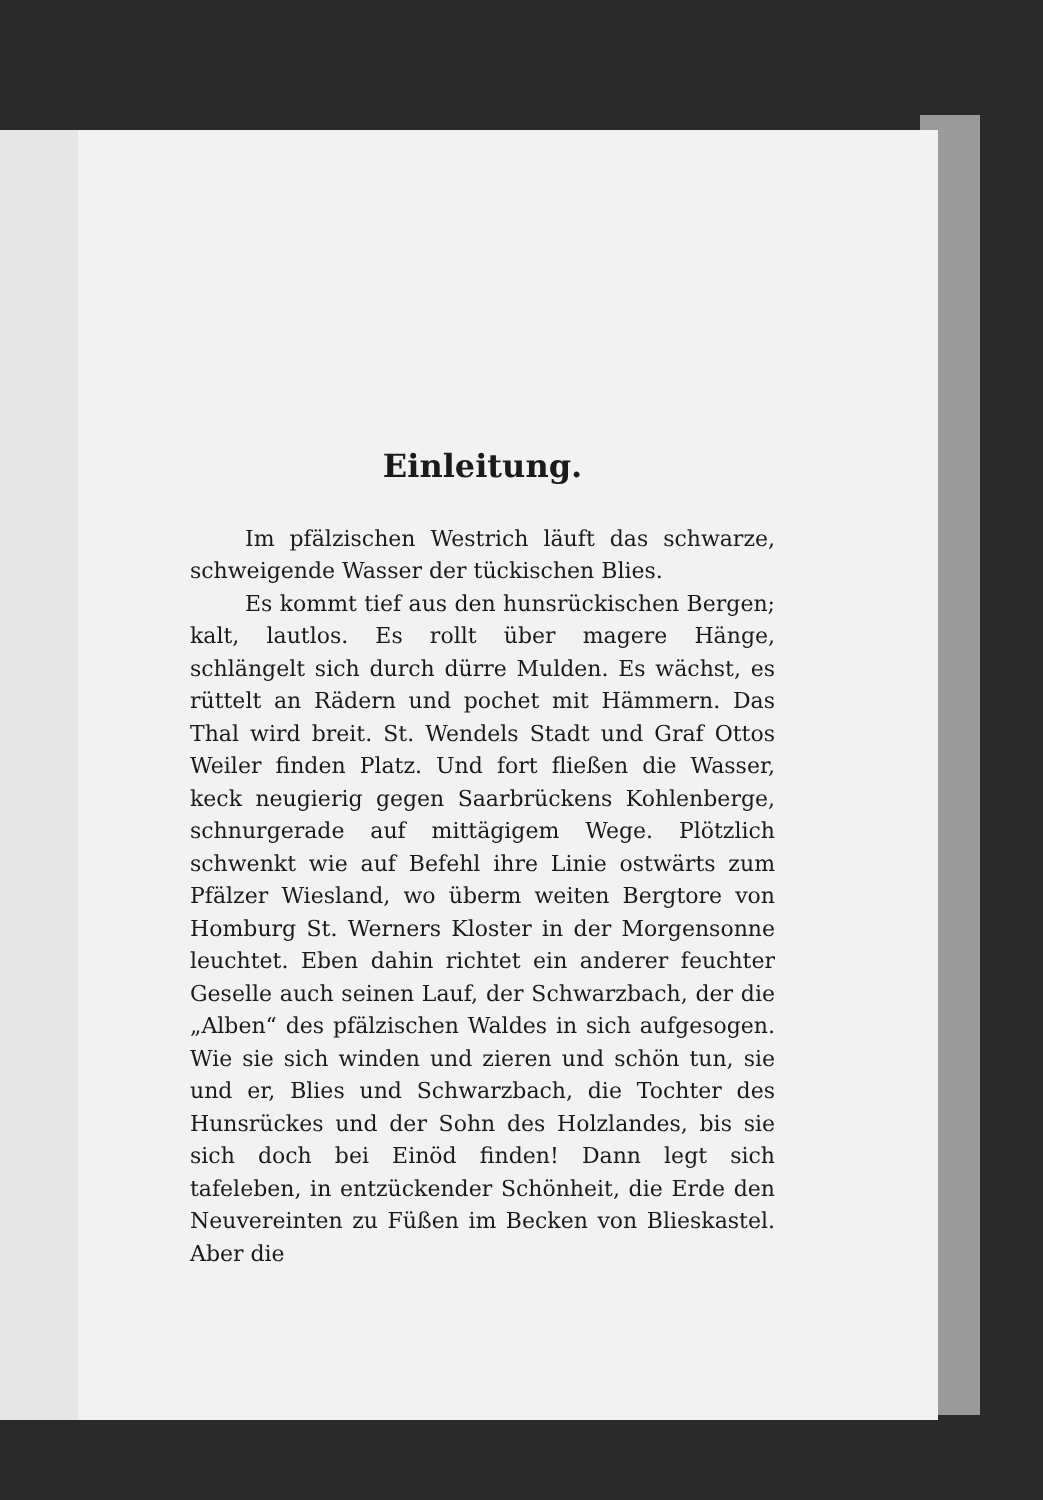Einleitung.
Im pfälzischen Westrich läuft das schwarze, schweigende Wasser der tückischen Blies.
Es kommt tief aus den hunsrückischen Bergen; kalt, lautlos. Es rollt über magere Hänge, schlängelt sich durch dürre Mulden. Es wächst, es rüttelt an Rädern und pochet mit Hämmern. Das Thal wird breit. St. Wendels Stadt und Graf Ottos Weiler finden Platz. Und fort fließen die Wasser, keck neugierig gegen Saarbrückens Kohlenberge, schnurgerade auf mittägigem Wege. Plötzlich schwenkt wie auf Befehl ihre Linie ost­wärts zum Pfälzer Wiesland, wo überm weiten Bergtore von Homburg St. Werners Kloster in der Morgensonne leuchtet. Eben dahin richtet ein anderer feuchter Geselle auch seinen Lauf, der Schwarzbach, der die „Alben“ des pfälzischen Waldes in sich aufgesogen. Wie sie sich winden und zieren und schön tun, sie und er, Blies und Schwarzbach, die Tochter des Hunsrückes und der Sohn des Holzlandes, bis sie sich doch bei Einöd finden! Dann legt sich tafeleben, in ent­zückender Schönheit, die Erde den Neuvereinten zu Füßen im Becken von Blieskastel. Aber die